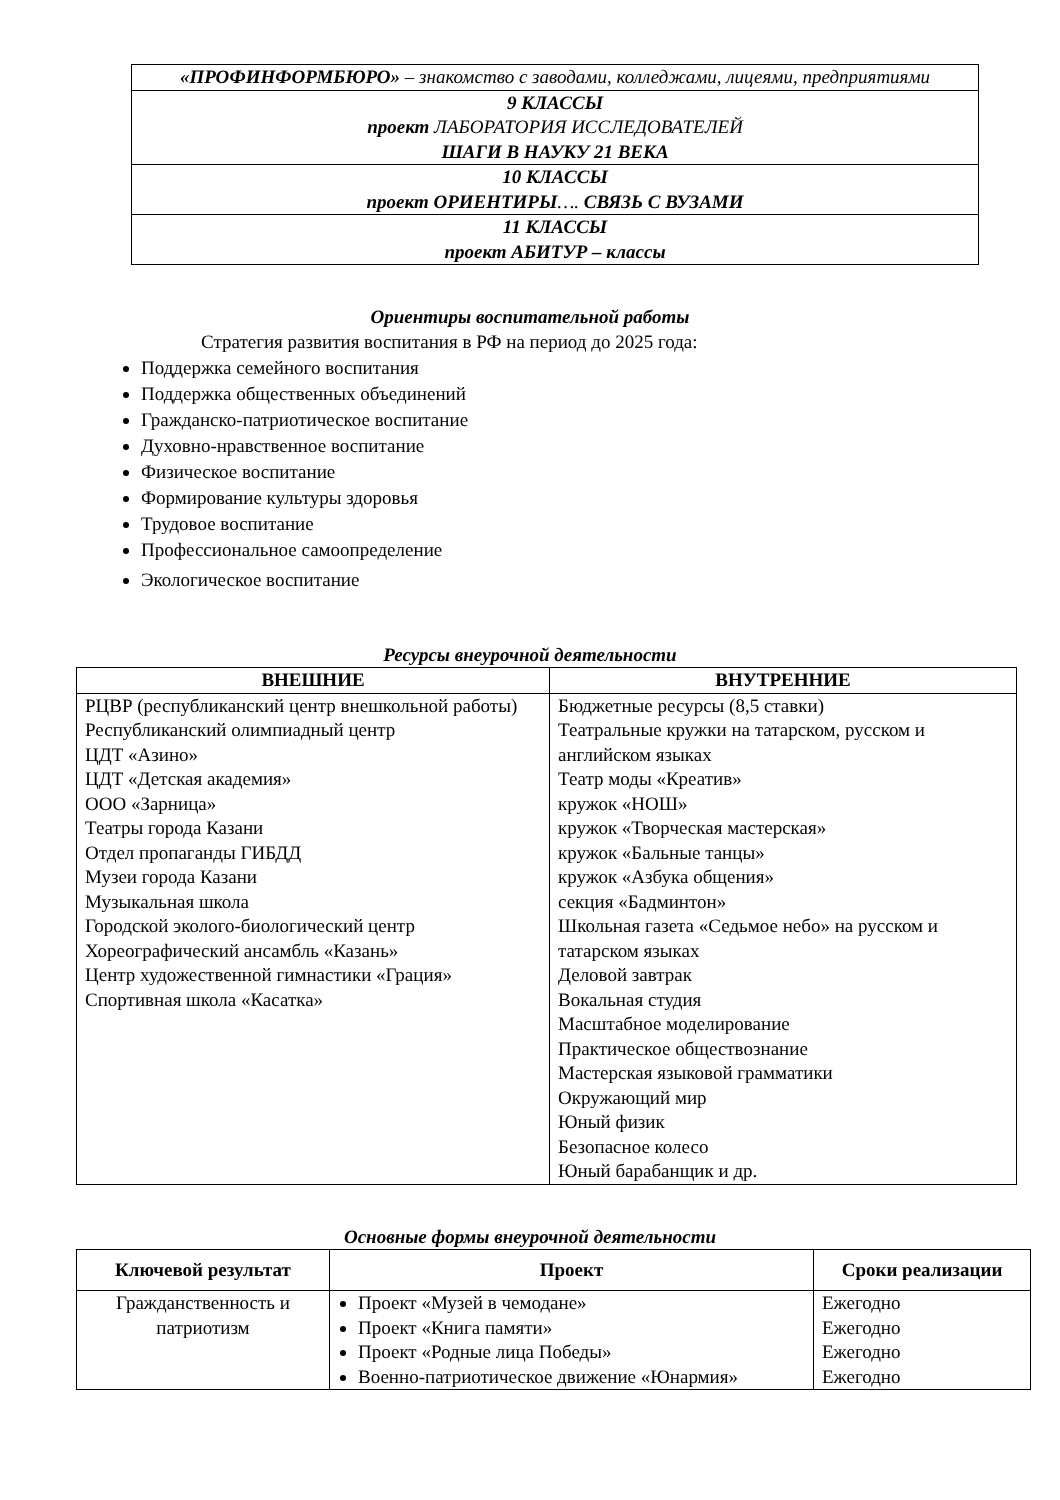| «ПРОФИНФОРМБЮРО» – знакомство с заводами, колледжами, лицеями, предприятиями |
| 9 КЛАССЫ проект ЛАБОРАТОРИЯ ИССЛЕДОВАТЕЛЕЙ ШАГИ В НАУКУ 21 ВЕКА |
| 10 КЛАССЫ проект ОРИЕНТИРЫ …. СВЯЗЬ С ВУЗАМИ |
| 11 КЛАССЫ проект АБИТУР – классы |
Ориентиры воспитательной работы
Стратегия развития воспитания в РФ на период до 2025 года:
Поддержка семейного воспитания
Поддержка общественных объединений
Гражданско-патриотическое воспитание
Духовно-нравственное воспитание
Физическое воспитание
Формирование культуры здоровья
Трудовое воспитание
Профессиональное самоопределение
Экологическое воспитание
Ресурсы внеурочной деятельности
| ВНЕШНИЕ | ВНУТРЕННИЕ |
| --- | --- |
| РЦВР (республиканский центр внешкольной работы) Республиканский олимпиадный центр ЦДТ «Азино» ЦДТ «Детская академия» ООО «Зарница» Театры города Казани Отдел пропаганды ГИБДД Музеи города Казани Музыкальная школа Городской эколого-биологический центр Хореографический ансамбль «Казань» Центр художественной гимнастики «Грация» Спортивная школа «Касатка» | Бюджетные ресурсы (8,5 ставки) Театральные кружки на татарском, русском и английском языках Театр моды «Креатив» кружок «НОШ» кружок «Творческая мастерская» кружок «Бальные танцы» кружок «Азбука общения» секция «Бадминтон» Школьная газета «Седьмое небо» на русском и татарском языках Деловой завтрак Вокальная студия Масштабное моделирование Практическое обществознание Мастерская языковой грамматики Окружающий мир Юный физик Безопасное колесо Юный барабанщик и др. |
Основные формы внеурочной деятельности
| Ключевой результат | Проект | Сроки реализации |
| --- | --- | --- |
| Гражданственность и патриотизм | Проект «Музей в чемодане» Проект «Книга памяти» Проект «Родные лица Победы» Военно-патриотическое движение «Юнармия» | Ежегодно Ежегодно Ежегодно Ежегодно |